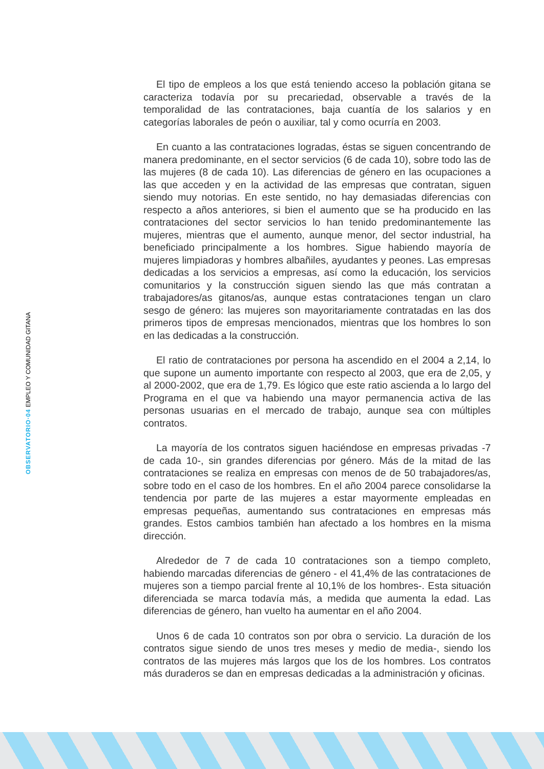OBSERVATORIO·04 EMPLEO Y COMUNIDAD GITANA
El tipo de empleos a los que está teniendo acceso la población gitana se caracteriza todavía por su precariedad, observable a través de la temporalidad de las contrataciones, baja cuantía de los salarios y en categorías laborales de peón o auxiliar, tal y como ocurría en 2003.
En cuanto a las contrataciones logradas, éstas se siguen concentrando de manera predominante, en el sector servicios (6 de cada 10), sobre todo las de las mujeres (8 de cada 10). Las diferencias de género en las ocupaciones a las que acceden y en la actividad de las empresas que contratan, siguen siendo muy notorias. En este sentido, no hay demasiadas diferencias con respecto a años anteriores, si bien el aumento que se ha producido en las contrataciones del sector servicios lo han tenido predominantemente las mujeres, mientras que el aumento, aunque menor, del sector industrial, ha beneficiado principalmente a los hombres. Sigue habiendo mayoría de mujeres limpiadoras y hombres albañiles, ayudantes y peones. Las empresas dedicadas a los servicios a empresas, así como la educación, los servicios comunitarios y la construcción siguen siendo las que más contratan a trabajadores/as gitanos/as, aunque estas contrataciones tengan un claro sesgo de género: las mujeres son mayoritariamente contratadas en las dos primeros tipos de empresas mencionados, mientras que los hombres lo son en las dedicadas a la construcción.
El ratio de contrataciones por persona ha ascendido en el 2004 a 2,14, lo que supone un aumento importante con respecto al 2003, que era de 2,05, y al 2000-2002, que era de 1,79. Es lógico que este ratio ascienda a lo largo del Programa en el que va habiendo una mayor permanencia activa de las personas usuarias en el mercado de trabajo, aunque sea con múltiples contratos.
La mayoría de los contratos siguen haciéndose en empresas privadas -7 de cada 10-, sin grandes diferencias por género. Más de la mitad de las contrataciones se realiza en empresas con menos de de 50 trabajadores/as, sobre todo en el caso de los hombres. En el año 2004 parece consolidarse la tendencia por parte de las mujeres a estar mayormente empleadas en empresas pequeñas, aumentando sus contrataciones en empresas más grandes. Estos cambios también han afectado a los hombres en la misma dirección.
Alrededor de 7 de cada 10 contrataciones son a tiempo completo, habiendo marcadas diferencias de género - el 41,4% de las contrataciones de mujeres son a tiempo parcial frente al 10,1% de los hombres-. Esta situación diferenciada se marca todavía más, a medida que aumenta la edad. Las diferencias de género, han vuelto ha aumentar en el año 2004.
Unos 6 de cada 10 contratos son por obra o servicio. La duración de los contratos sigue siendo de unos tres meses y medio de media-, siendo los contratos de las mujeres más largos que los de los hombres. Los contratos más duraderos se dan en empresas dedicadas a la administración y oficinas.